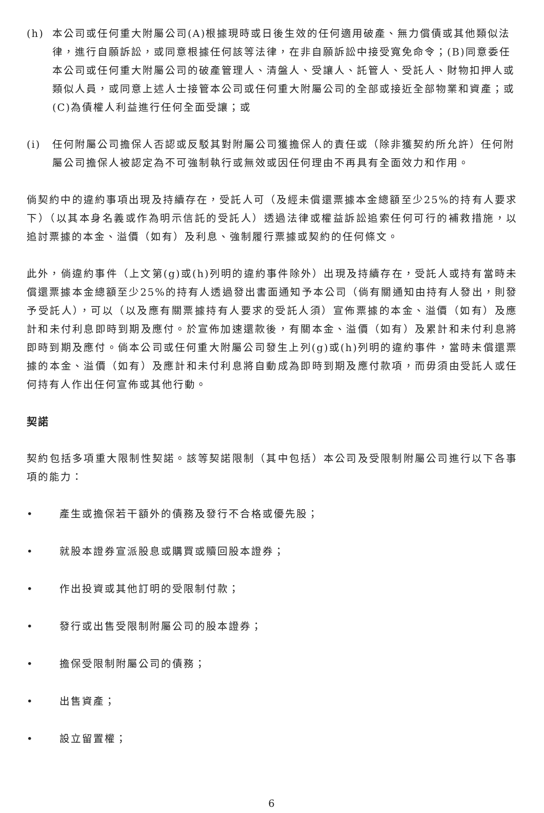(h) 本公司或任何重大附屬公司(A)根據現時或日後生效的任何適用破產、無力償債或其他類似法律，進行自願訴訟，或同意根據任何該等法律，在非自願訴訟中接受寬免命令；(B)同意委任本公司或任何重大附屬公司的破產管理人、清盤人、受讓人、託管人、受託人、財物扣押人或類似人員，或同意上述人士接管本公司或任何重大附屬公司的全部或接近全部物業和資產；或(C)為債權人利益進行任何全面受讓；或
(i) 任何附屬公司擔保人否認或反駁其對附屬公司獲擔保人的責任或（除非獲契約所允許）任何附屬公司擔保人被認定為不可強制執行或無效或因任何理由不再具有全面效力和作用。
倘契約中的違約事項出現及持續存在，受託人可（及經未償還票據本金總額至少25%的持有人要求下）（以其本身名義或作為明示信託的受託人）透過法律或權益訴訟追索任何可行的補救措施，以追討票據的本金、溢價（如有）及利息、強制履行票據或契約的任何條文。
此外，倘違約事件（上文第(g)或(h)列明的違約事件除外）出現及持續存在，受託人或持有當時未償還票據本金總額至少25%的持有人透過發出書面通知予本公司（倘有關通知由持有人發出，則發予受託人），可以（以及應有關票據持有人要求的受託人須）宣佈票據的本金、溢價（如有）及應計和未付利息即時到期及應付。於宣佈加速還款後，有關本金、溢價（如有）及累計和未付利息將即時到期及應付。倘本公司或任何重大附屬公司發生上列(g)或(h)列明的違約事件，當時未償還票據的本金、溢價（如有）及應計和未付利息將自動成為即時到期及應付款項，而毋須由受託人或任何持有人作出任何宣佈或其他行動。
契諾
契約包括多項重大限制性契諾。該等契諾限制（其中包括）本公司及受限制附屬公司進行以下各事項的能力：
• 產生或擔保若干額外的債務及發行不合格或優先股；
• 就股本證券宣派股息或購買或贖回股本證券；
• 作出投資或其他訂明的受限制付款；
• 發行或出售受限制附屬公司的股本證券；
• 擔保受限制附屬公司的債務；
• 出售資產；
• 設立留置權；
6